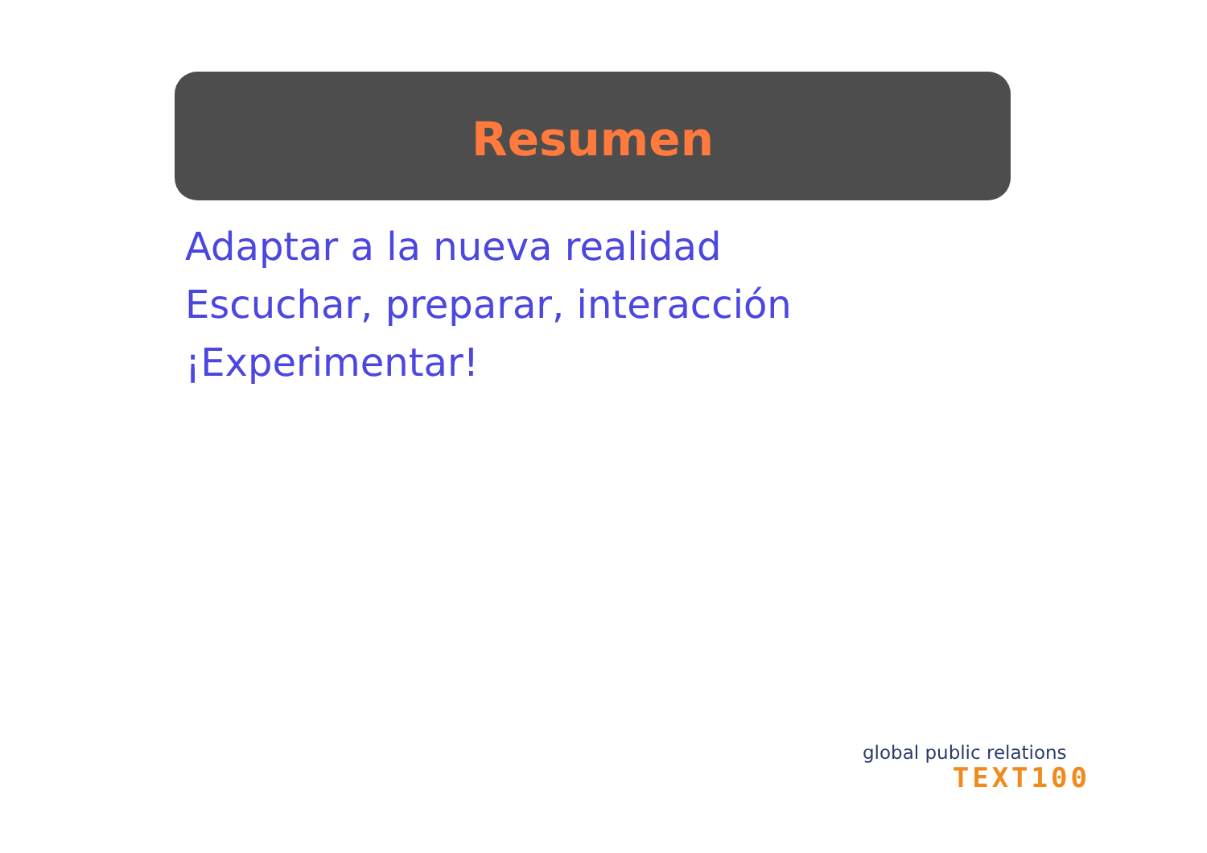Resumen
Adaptar a la nueva realidad
Escuchar, preparar, interacción
¡Experimentar!
global public relations
TEXT100